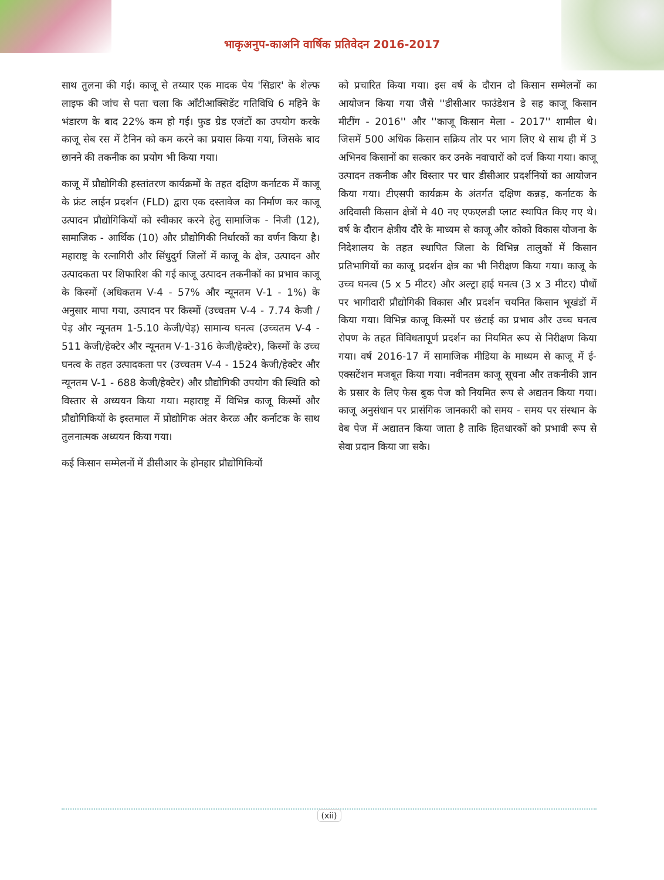भाकृअनुप-काअनि वार्षिक प्रतिवेदन 2016-2017
साथ तुलना की गई। काजू से तय्यार एक मादक पेय 'सिडार' के शेल्फ लाइफ की जांच से पता चला कि आँटीआक्सिडेंट गतिविधि 6 महिने के भंडारण के बाद 22% कम हो गई। फुड ग्रेड एजंटों का उपयोग करके काजू सेब रस में टैनिन को कम करने का प्रयास किया गया, जिसके बाद छानने की तकनीक का प्रयोग भी किया गया।
काजू में प्रौद्योगिकी हस्तांतरण कार्यक्रमों के तहत दक्षिण कर्नाटक में काजू के फ्रंट लाईन प्रदर्शन (FLD) द्वारा एक दस्तावेज का निर्माण कर काजू उत्पादन प्रौद्योगिकियों को स्वीकार करने हेतु सामाजिक - निजी (12), सामाजिक - आर्थिक (10) और प्रौद्योगिकी निर्धारकों का वर्णन किया है। महाराष्ट्र के रत्नागिरी और सिंधुदुर्ग जिलों में काजू के क्षेत्र, उत्पादन और उत्पादकता पर शिफारिश की गई काजू उत्पादन तकनीकों का प्रभाव काजू के किस्मों (अधिकतम V-4 - 57% और न्यूनतम V-1 - 1%) के अनुसार मापा गया, उत्पादन पर किस्मों (उच्चतम V-4 - 7.74 केजी / पेड़ और न्यूनतम 1-5.10 केजी/पेड़) सामान्य घनत्व (उच्चतम V-4 - 511 केजी/हेक्टेर और न्यूनतम V-1-316 केजी/हेक्टेर), किस्मों के उच्च घनत्व के तहत उत्पादकता पर (उच्चतम V-4 - 1524 केजी/हेक्टेर और न्यूनतम V-1 - 688 केजी/हेक्टेर) और प्रौद्योगिकी उपयोग की स्थिति को विस्तार से अध्ययन किया गया। महाराष्ट्र में विभिन्न काजू किस्मों और प्रौद्योगिकियों के इस्तमाल में प्रोद्योगिक अंतर केरळ और कर्नाटक के साथ तुलनात्मक अध्ययन किया गया।
कई किसान सम्मेलनों में डीसीआर के होनहार प्रौद्योगिकियों
को प्रचारित किया गया। इस वर्ष के दौरान दो किसान सम्मेलनों का आयोजन किया गया जैसे ''डीसीआर फाउंडेशन डे सह काजू किसान मीटींग - 2016'' और ''काजू किसान मेला - 2017'' शामील थे। जिसमें 500 अधिक किसान सक्रिय तोर पर भाग लिए थे साथ ही में 3 अभिनव किसानों का सत्कार कर उनके नवाचारों को दर्ज किया गया। काजू उत्पादन तकनीक और विस्तार पर चार डीसीआर प्रदर्शनियों का आयोजन किया गया। टीएसपी कार्यक्रम के अंतर्गत दक्षिण कन्नड़, कर्नाटक के अदिवासी किसान क्षेत्रों मे 40 नए एफएलडी प्लाट स्थापित किए गए थे। वर्ष के दौरान क्षेत्रीय दौरे के माध्यम से काजू और कोको विकास योजना के निदेशालय के तहत स्थापित जिला के विभिन्न तालुकों में किसान प्रतिभागियों का काजू प्रदर्शन क्षेत्र का भी निरीक्षण किया गया। काजू के उच्च घनत्व (5 x 5 मीटर) और अल्ट्रा हाई घनत्व (3 x 3 मीटर) पौधों पर भागीदारी प्रौद्योगिकी विकास और प्रदर्शन चयनित किसान भूखंडों में किया गया। विभिन्न काजू किस्मों पर छंटाई का प्रभाव और उच्च घनत्व रोपण के तहत विविधतापूर्ण प्रदर्शन का नियमित रूप से निरीक्षण किया गया। वर्ष 2016-17 में सामाजिक मीडिया के माध्यम से काजू में ई-एक्सटेंशन मजबूत किया गया। नवीनतम काजू सूचना और तकनीकी ज्ञान के प्रसार के लिए फेस बुक पेज को नियमित रूप से अद्यतन किया गया। काजू अनुसंधान पर प्रासंगिक जानकारी को समय - समय पर संस्थान के वेब पेज में अद्यातन किया जाता है ताकि हितधारकों को प्रभावी रूप से सेवा प्रदान किया जा सके।
(xii)